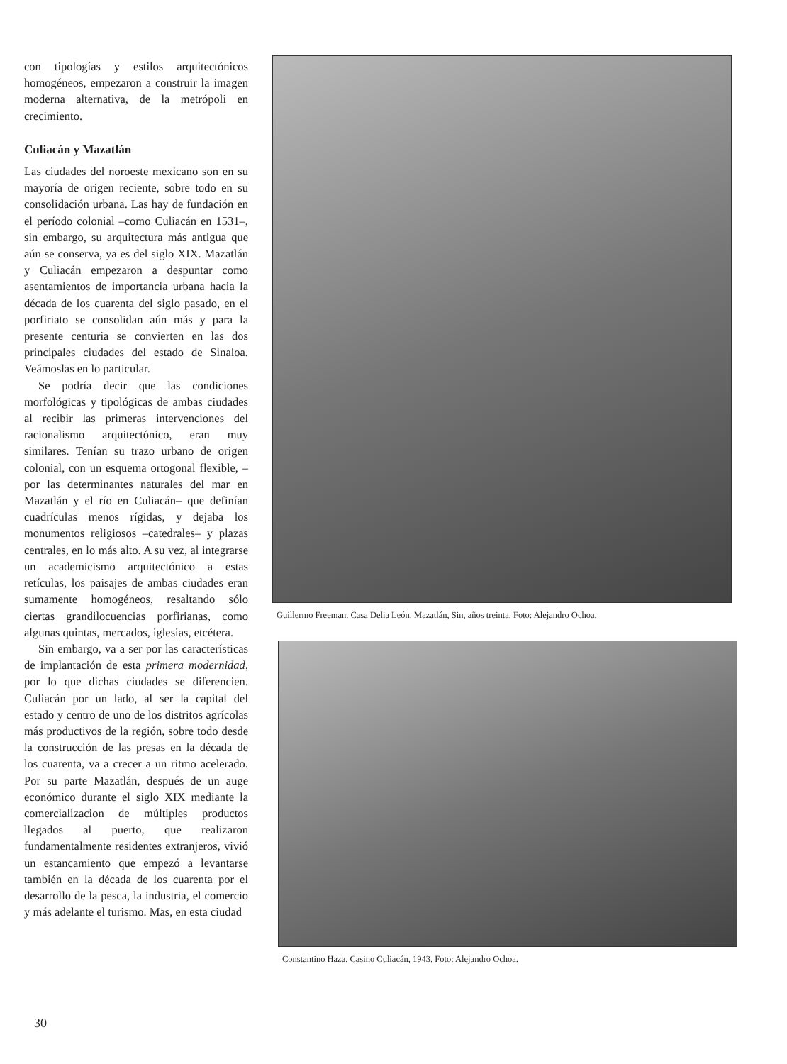con tipologías y estilos arquitectónicos homogéneos, empezaron a construir la imagen moderna alternativa, de la metrópoli en crecimiento.
Culiacán y Mazatlán
Las ciudades del noroeste mexicano son en su mayoría de origen reciente, sobre todo en su consolidación urbana. Las hay de fundación en el período colonial –como Culiacán en 1531–, sin embargo, su arquitectura más antigua que aún se conserva, ya es del siglo XIX. Mazatlán y Culiacán empezaron a despuntar como asentamientos de importancia urbana hacia la década de los cuarenta del siglo pasado, en el porfiriato se consolidan aún más y para la presente centuria se convierten en las dos principales ciudades del estado de Sinaloa. Veámoslas en lo particular.
Se podría decir que las condiciones morfológicas y tipológicas de ambas ciudades al recibir las primeras intervenciones del racionalismo arquitectónico, eran muy similares. Tenían su trazo urbano de origen colonial, con un esquema ortogonal flexible, –por las determinantes naturales del mar en Mazatlán y el río en Culiacán– que definían cuadrículas menos rígidas, y dejaba los monumentos religiosos –catedrales– y plazas centrales, en lo más alto. A su vez, al integrarse un academicismo arquitectónico a estas retículas, los paisajes de ambas ciudades eran sumamente homogéneos, resaltando sólo ciertas grandilocuencias porfirianas, como algunas quintas, mercados, iglesias, etcétera.
Sin embargo, va a ser por las características de implantación de esta primera modernidad, por lo que dichas ciudades se diferencien. Culiacán por un lado, al ser la capital del estado y centro de uno de los distritos agrícolas más productivos de la región, sobre todo desde la construcción de las presas en la década de los cuarenta, va a crecer a un ritmo acelerado. Por su parte Mazatlán, después de un auge económico durante el siglo XIX mediante la comercializacion de múltiples productos llegados al puerto, que realizaron fundamentalmente residentes extranjeros, vivió un estancamiento que empezó a levantarse también en la década de los cuarenta por el desarrollo de la pesca, la industria, el comercio y más adelante el turismo. Mas, en esta ciudad
Guillermo Freeman. Casa Delia León. Mazatlán, Sin, años treinta. Foto: Alejandro Ochoa.
Constantino Haza. Casino Culiacán, 1943. Foto: Alejandro Ochoa.
30